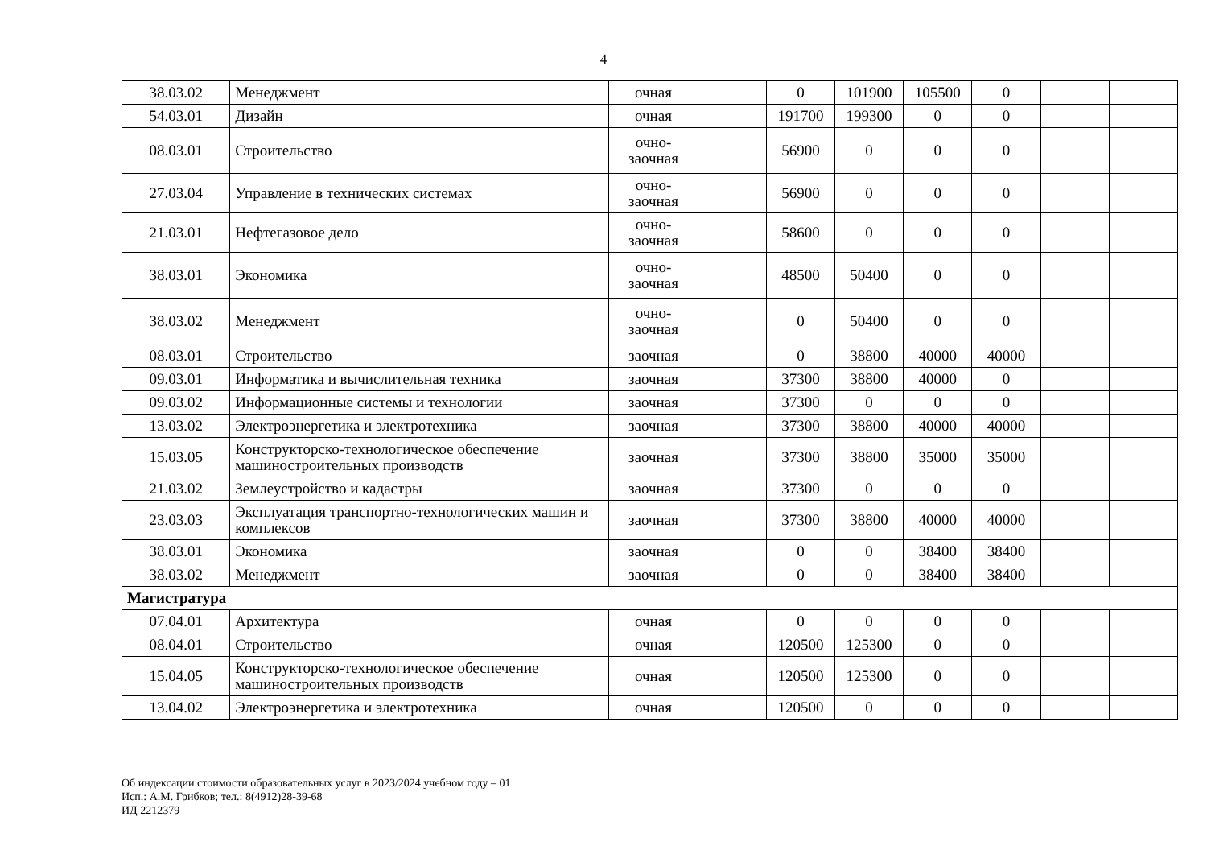4
| 38.03.02 | Менеджмент | очная | | 0 | 101900 | 105500 | 0 | | |
| 54.03.01 | Дизайн | очная | | 191700 | 199300 | 0 | 0 | | |
| 08.03.01 | Строительство | очно- заочная | | 56900 | 0 | 0 | 0 | | |
| 27.03.04 | Управление в технических системах | очно- заочная | | 56900 | 0 | 0 | 0 | | |
| 21.03.01 | Нефтегазовое дело | очно- заочная | | 58600 | 0 | 0 | 0 | | |
| 38.03.01 | Экономика | очно- заочная | | 48500 | 50400 | 0 | 0 | | |
| 38.03.02 | Менеджмент | очно- заочная | | 0 | 50400 | 0 | 0 | | |
| 08.03.01 | Строительство | заочная | | 0 | 38800 | 40000 | 40000 | | |
| 09.03.01 | Информатика и вычислительная техника | заочная | | 37300 | 38800 | 40000 | 0 | | |
| 09.03.02 | Информационные системы и технологии | заочная | | 37300 | 0 | 0 | 0 | | |
| 13.03.02 | Электроэнергетика и электротехника | заочная | | 37300 | 38800 | 40000 | 40000 | | |
| 15.03.05 | Конструкторско-технологическое обеспечение машиностроительных производств | заочная | | 37300 | 38800 | 35000 | 35000 | | |
| 21.03.02 | Землеустройство и кадастры | заочная | | 37300 | 0 | 0 | 0 | | |
| 23.03.03 | Эксплуатация транспортно-технологических машин и комплексов | заочная | | 37300 | 38800 | 40000 | 40000 | | |
| 38.03.01 | Экономика | заочная | | 0 | 0 | 38400 | 38400 | | |
| 38.03.02 | Менеджмент | заочная | | 0 | 0 | 38400 | 38400 | | |
| Магистратура | | | | | | | | | |
| 07.04.01 | Архитектура | очная | | 0 | 0 | 0 | 0 | | |
| 08.04.01 | Строительство | очная | | 120500 | 125300 | 0 | 0 | | |
| 15.04.05 | Конструкторско-технологическое обеспечение машиностроительных производств | очная | | 120500 | 125300 | 0 | 0 | | |
| 13.04.02 | Электроэнергетика и электротехника | очная | | 120500 | 0 | 0 | 0 | | |
Об индексации стоимости образовательных услуг в 2023/2024 учебном году – 01
Исп.: А.М. Грибков; тел.: 8(4912)28-39-68
ИД 2212379